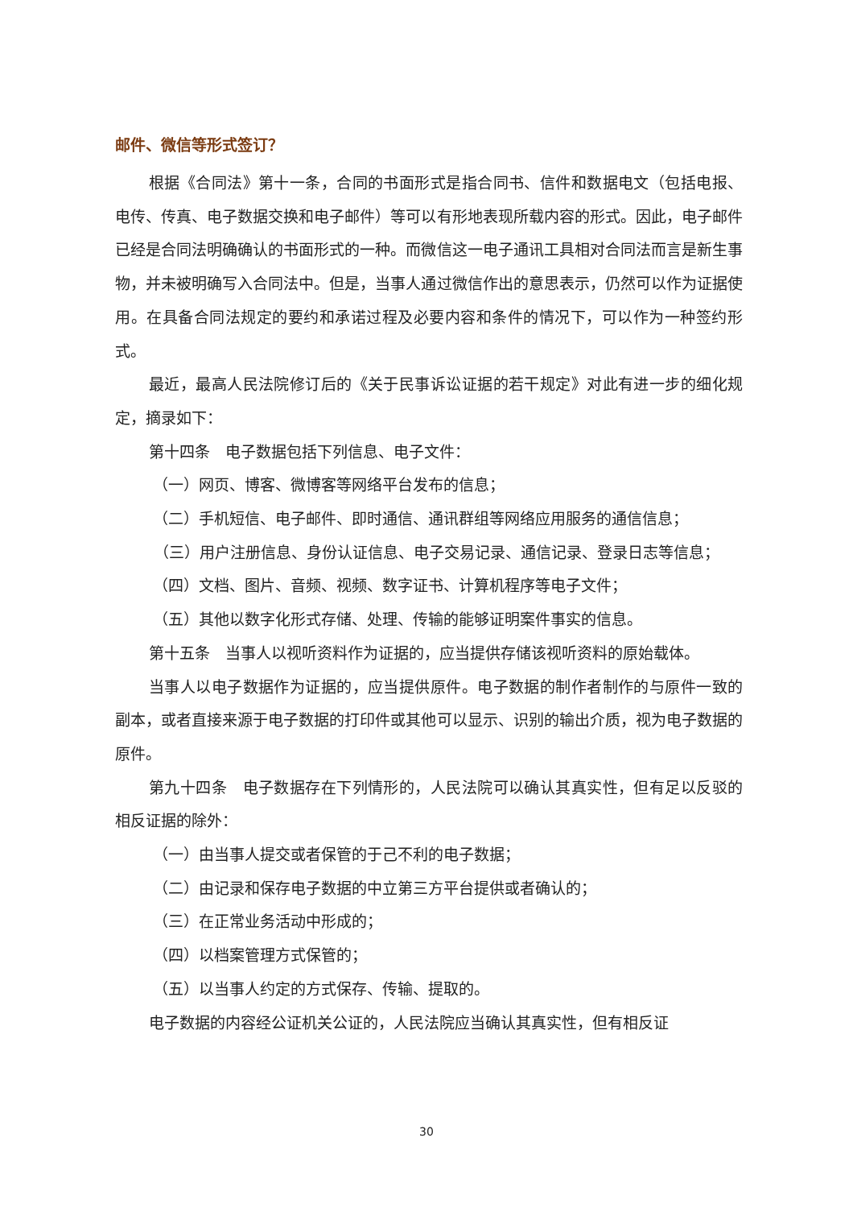邮件、微信等形式签订？
根据《合同法》第十一条，合同的书面形式是指合同书、信件和数据电文（包括电报、电传、传真、电子数据交换和电子邮件）等可以有形地表现所载内容的形式。因此，电子邮件已经是合同法明确确认的书面形式的一种。而微信这一电子通讯工具相对合同法而言是新生事物，并未被明确写入合同法中。但是，当事人通过微信作出的意思表示，仍然可以作为证据使用。在具备合同法规定的要约和承诺过程及必要内容和条件的情况下，可以作为一种签约形式。
最近，最高人民法院修订后的《关于民事诉讼证据的若干规定》对此有进一步的细化规定，摘录如下：
第十四条　电子数据包括下列信息、电子文件：
（一）网页、博客、微博客等网络平台发布的信息；
（二）手机短信、电子邮件、即时通信、通讯群组等网络应用服务的通信信息；
（三）用户注册信息、身份认证信息、电子交易记录、通信记录、登录日志等信息；
（四）文档、图片、音频、视频、数字证书、计算机程序等电子文件；
（五）其他以数字化形式存储、处理、传输的能够证明案件事实的信息。
第十五条　当事人以视听资料作为证据的，应当提供存储该视听资料的原始载体。
当事人以电子数据作为证据的，应当提供原件。电子数据的制作者制作的与原件一致的副本，或者直接来源于电子数据的打印件或其他可以显示、识别的输出介质，视为电子数据的原件。
第九十四条　电子数据存在下列情形的，人民法院可以确认其真实性，但有足以反驳的相反证据的除外：
（一）由当事人提交或者保管的于己不利的电子数据；
（二）由记录和保存电子数据的中立第三方平台提供或者确认的；
（三）在正常业务活动中形成的；
（四）以档案管理方式保管的；
（五）以当事人约定的方式保存、传输、提取的。
电子数据的内容经公证机关公证的，人民法院应当确认其真实性，但有相反证
30